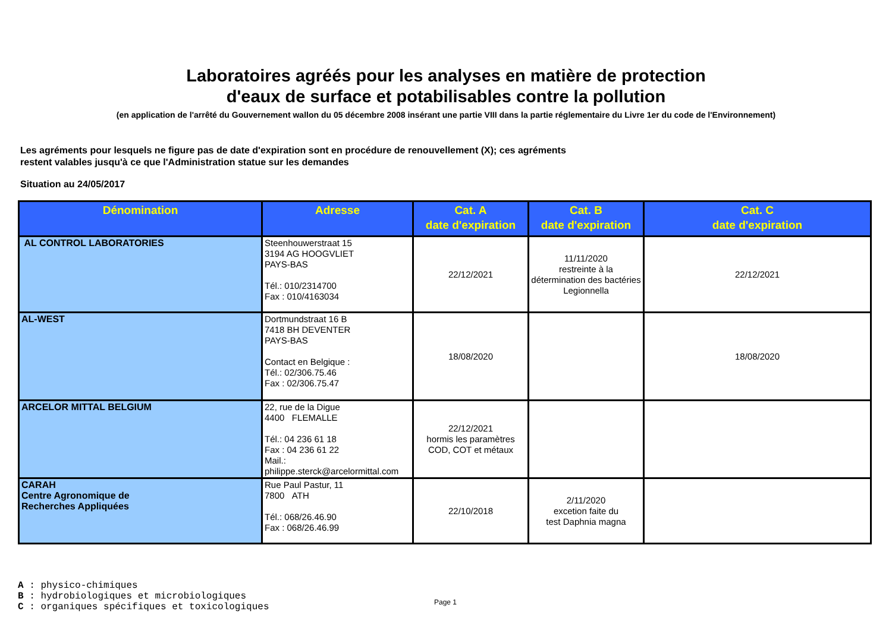Laboratoires agréés pour les analyses en matière de protection
d'eaux de surface et potabilisables contre la pollution
(en application de l'arrêté du Gouvernement wallon du 05 décembre 2008 insérant une partie VIII dans la partie réglementaire du Livre 1er du code de l'Environnement)
Les agréments pour lesquels ne figure pas de date d'expiration sont en procédure de renouvellement (X); ces agréments
restent valables jusqu'à ce que l'Administration statue sur les demandes
Situation au 24/05/2017
| Dénomination | Adresse | Cat. A date d'expiration | Cat. B date d'expiration | Cat. C date d'expiration |
| --- | --- | --- | --- | --- |
| AL CONTROL LABORATORIES | Steenhouwerstraat 15 3194 AG HOOGVLIET PAYS-BAS Tél.: 010/2314700 Fax : 010/4163034 | 22/12/2021 | 11/11/2020 restreinte à la détermination des bactéries Legionnella | 22/12/2021 |
| AL-WEST | Dortmundstraat 16 B 7418 BH DEVENTER PAYS-BAS Contact en Belgique : Tél.: 02/306.75.46 Fax : 02/306.75.47 | 18/08/2020 | | 18/08/2020 |
| ARCELOR MITTAL BELGIUM | 22, rue de la Digue 4400 FLEMALLE Tél.: 04 236 61 18 Fax : 04 236 61 22 Mail.: philippe.sterck@arcelormittal.com | 22/12/2021 hormis les paramètres COD, COT et métaux | | |
| CARAH Centre Agronomique de Recherches Appliquées | Rue Paul Pastur, 11 7800 ATH Tél.: 068/26.46.90 Fax : 068/26.46.99 | 22/10/2018 | 2/11/2020 excetion faite du test Daphnia magna | |
A : physico-chimiques
B : hydrobiologiques et microbiologiques
C : organiques spécifiques et toxicologiques
Page 1